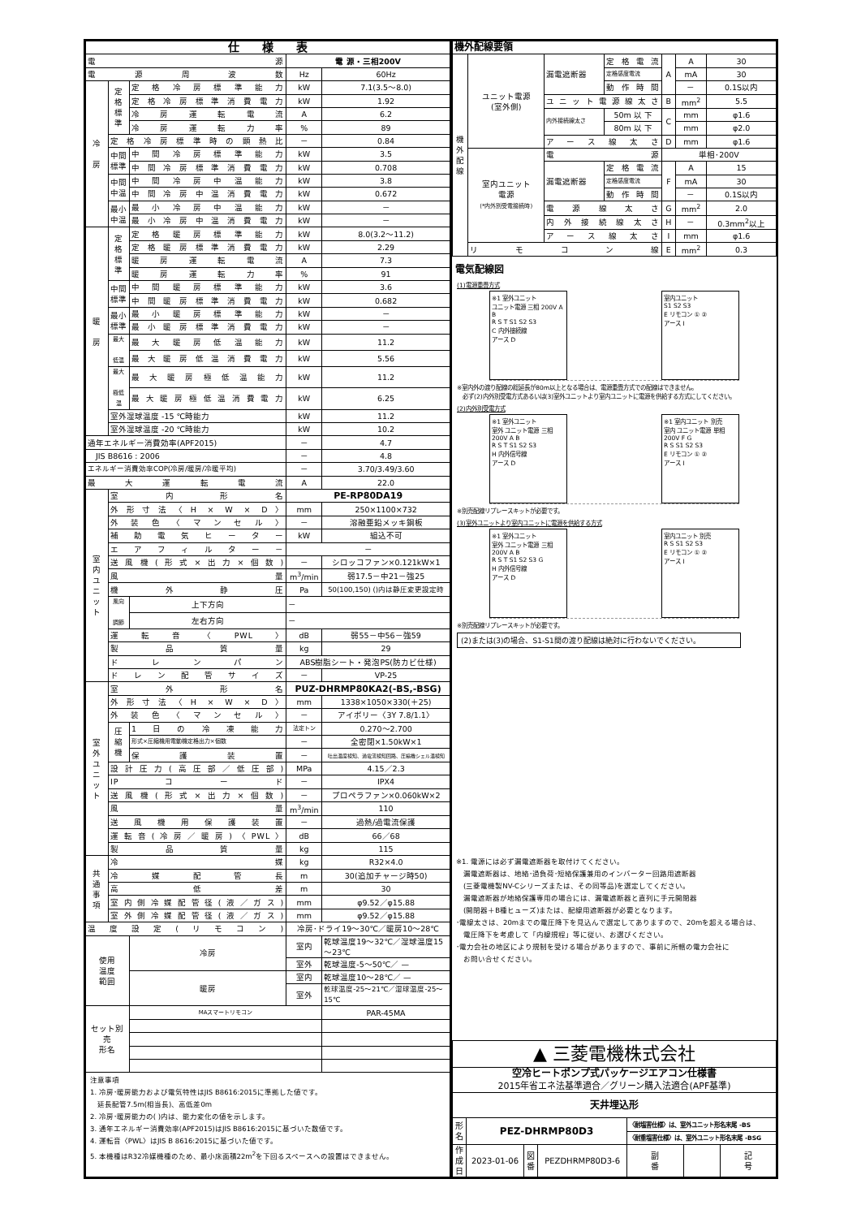| 仕 様 表 | | | | |
| 電源 | | | 電 源・三相200V | |
| 電源周波数 | | | Hz | 60Hz |
| 冷 房 | 定 格 標 準 | 定格冷房標準能力 | kW | 7.1(3.5～8.0) |
| | | 定格冷房標準消費電力 | kW | 1.92 |
| | | 冷房運転電流 | A | 6.2 |
| | | 冷房運転力率 | % | 89 |
| | 定格冷房標準時の顕熱比 | | － | 0.84 |
| | 中間 標準 | 中間冷房標準能力 | kW | 3.5 |
| | | 中間冷房標準消費電力 | kW | 0.708 |
| | 中間 中温 | 中間冷房中温能力 | kW | 3.8 |
| | | 中間冷房中温消費電力 | kW | 0.672 |
| | 最小 中温 | 最小冷房中温能力 | kW | － |
| | | 最小冷房中温消費電力 | kW | － |
| 暖 房 | 定 格 標 準 | 定格暖房標準能力 | kW | 8.0(3.2～11.2) |
| | | 定格暖房標準消費電力 | kW | 2.29 |
| | | 暖房運転電流 | A | 7.3 |
| | | 暖房運転力率 | % | 91 |
| | 中間 標準 | 中間暖房標準能力 | kW | 3.6 |
| | | 中間暖房標準消費電力 | kW | 0.682 |
| | 最小 標準 | 最小暖房標準能力 | kW | － |
| | | 最小暖房標準消費電力 | kW | － |
| | 最大 低温 | 最大暖房低温能力 | kW | 11.2 |
| | | 最大暖房低温消費電力 | kW | 5.56 |
| | 最大 極低温 | 最大暖房極低温能力 | kW | 11.2 |
| | | 最大暖房極低温消費電力 | kW | 6.25 |
| | 室外湿球温度 -15 ℃時能力 | | kW | 11.2 |
| | 室外湿球温度 -20 ℃時能力 | | kW | 10.2 |
| 通年エネルギー消費効率(APF2015) | | | － | 4.7 |
| JIS B8616 : 2006 | | | － | 4.8 |
| エネルギー消費効率COP(冷房/暖房/冷暖平均) | | | － | 3.70/3.49/3.60 |
| 最大運転電流 | | | A | 22.0 |
| 室 内 ユ ニ ッ ト | 室内形名 | | PE-RP80DA19 | |
| | 外形寸法〈H × W × D〉 | | mm | 250×1100×732 |
| | 外装色〈マンセル〉 | | － | 溶融亜鉛メッキ鋼板 |
| | 補助電気ヒーター | | kW | 組込不可 |
| | エアフィルター－ | | － | |
| | 送風機(形式×出力×個数) | | － | シロッコファン×0.121kW×1 |
| | 風量 | | m<sup>3</sup>/min | 弱17.5－中21－強25 |
| | 機外静圧 | | Pa | 50(100,150) ()内は静圧変更設定時 |
| | 風向 調節 | 上下方向 | － | |
| | | 左右方向 | － | |
| | 運転音〈PWL〉 | | dB | 弱55－中56－強59 |
| | 製品質量 | | kg | 29 |
| | ドレンパン | | ABS樹脂シート・発泡PS(防カビ仕様) | |
| | ドレン配管サイズ | | － | VP-25 |
| 室 外 ユ ニ ッ ト | 室外形名 | | PUZ-DHRMP80KA2(-BS,-BSG) | |
| | 外形寸法〈H × W × D〉 | | mm | 1338×1050×330(＋25) |
| | 外装色〈マンセル〉 | | － | アイボリー〈3Y 7.8/1.1〉 |
| | 圧 縮 機 | 1日の冷凍能力 | 法定トン | 0.270～2.700 |
| | | 形式×圧縮機用電動機定格出力×個数 | － | 全密閉×1.50kW×1 |
| | | 保護装置 | － | 吐出温度検知、過電流検知回路、圧縮機シェル温検知 |
| | 設計圧力(高圧部／低圧部) | | MPa | 4.15／2.3 |
| | IPコード | | － | IPX4 |
| | 送風機(形式×出力×個数) | | － | プロペラファン×0.060kW×2 |
| | 風量 | | m<sup>3</sup>/min | 110 |
| | 送風機用保護装置 | | － | 過熱/過電流保護 |
| | 運転音(冷房／暖房)〈PWL〉 | | dB | 66／68 |
| | 製品質量 | | kg | 115 |
| 共 通 事 項 | 冷媒 | | kg | R32×4.0 |
| | 冷媒配管長 | | m | 30(追加チャージ時50) |
| | 高低差 | | m | 30 |
| | 室内側冷媒配管径(液／ガス) | | mm | φ9.52／φ15.88 |
| | 室外側冷媒配管径(液／ガス) | | mm | φ9.52／φ15.88 |
| 温度設定(リモコン) | | | 冷房･ドライ19～30℃／暖房10～28℃ | |
| 使用 温度 範囲 | | 冷房 | 室内 | 乾球温度19～32℃／湿球温度15～23℃ |
| | | | 室外 | 乾球温度-5～50℃／ — |
| | | 暖房 | 室内 | 乾球温度10～28℃／ — |
| | | | 室外 | 乾球温度-25～21℃／湿球温度-25～15℃ |
| セット別売 形名 | | MAスマートリモコン | | PAR-45MA |
| 注意事項 1. 冷房･暖房能力および電気特性はJIS B8616:2015に準拠した値です。 延長配管7.5m(相当長)、高低差0m 2. 冷房･暖房能力の( )内は、能力変化の値を示します。 3. 通年エネルギー消費効率(APF2015)はJIS B8616:2015に基づいた数値です。 4. 運転音〈PWL〉はJIS B 8616:2015に基づいた値です。 5. 本機種はR32冷媒機種のため、最小床面積22m<sup>2</sup>を下回るスペースへの設置はできません。 | | | | |
| 機外配線要領 | | | | | | |
| 機 外 配 線 | ユニット電源 (室外側) | 漏電遮断器 | 定格電流 | A | A | 30 |
| | | | 定格感度電流 | | mA | 30 |
| | | | 動作時間 | | － | 0.1S以内 |
| | | ユニット電源線太さ | | B | mm<sup>2</sup> | 5.5 |
| | | 内外接続線太さ | 50m 以 下 | C | mm | φ1.6 |
| | | | 80m 以 下 | | mm | φ2.0 |
| | | アース線太さ | | D | mm | φ1.6 |
| | 室内ユニット 電源 (*内外別受電接続時) | 電源 | | 単相･200V | | |
| | | 漏電遮断器 | 定格電流 | F | A | 15 |
| | | | 定格感度電流 | | mA | 30 |
| | | | 動作時間 | | － | 0.1S以内 |
| | | 電源線太さ | | G | mm<sup>2</sup> | 2.0 |
| | | 内外接続線太さ | | H | － | 0.3mm<sup>2</sup>以上 |
| | | アース線太さ | | I | mm | φ1.6 |
| | リモコン線 | | | E | mm<sup>2</sup> | 0.3 |
電気配線図
(1)電源重畳方式
※1 室外ユニット
ユニット電源 三相 200V A B
R S T S1 S2 S3
C 内外接続線
アース D
室内ユニット
S1 S2 S3
E リモコン ① ②
アース I
※室内外の渡り配線の総延長が80m以上となる場合は、電源重畳方式での配線はできません。
　必ず(2)内外別受電方式あるいは(3)室外ユニットより室内ユニットに電源を供給する方式にしてください。
(2)内外別受電方式
※1 室外ユニット
室外 ユニット電源 三相 200V A B
R S T S1 S2 S3
H 内外信号線
アース D
※1 室内ユニット 別売
室内 ユニット電源 単相 200V F G
R S S1 S2 S3
E リモコン ① ②
アース I
※別売配線リプレースキットが必要です。
(3)室外ユニットより室内ユニットに電源を供給する方式
※1 室外ユニット
室外 ユニット電源 三相 200V A B
R S T S1 S2 S3 G
H 内外信号線
アース D
室内ユニット 別売
R S S1 S2 S3
E リモコン ① ②
アース I
※別売配線リプレースキットが必要です。
(2)または(3)の場合、S1-S1間の渡り配線は絶対に行わないでください。
※1. 電源には必ず漏電遮断器を取付けてください。
　漏電遮断器は、地絡･過負荷･短絡保護兼用のインバーター回路用遮断器
　(三菱電機製NV-Cシリーズまたは、その同等品)を選定してください。
　漏電遮断器が地絡保護専用の場合には、漏電遮断器と直列に手元開閉器
　(開閉器＋B種ヒューズ)または、配線用遮断器が必要となります。
･電線太さは、20mまでの電圧降下を見込んで選定してありますので、20mを超える場合は、
　電圧降下を考慮して「内線規程」等に従い、お選びください。
･電力会社の地区により規制を受ける場合がありますので、事前に所轄の電力会社に
　お問い合せください。
| ▲ 三菱電機株式会社 | | | | | | |
| 空冷ヒートポンプ式パッケージエアコン仕様書 | | | | | | |
| 2015年省エネ法基準適合／グリーン購入法適合(APF基準) | | | | | | |
| 天井埋込形 | | | | | | |
| 形 名 | PEZ-DHRMP80D3 | | | 〈耐塩害仕様〉は、室外ユニット形名末尾 -BS | | |
| | | | | 〈耐重塩害仕様〉は、室外ユニット形名末尾 -BSG | | |
| 作 成 日 | 2023-01-06 | 図 番 | PEZDHRMP80D3-6 | 副 番 | | 記 号 |